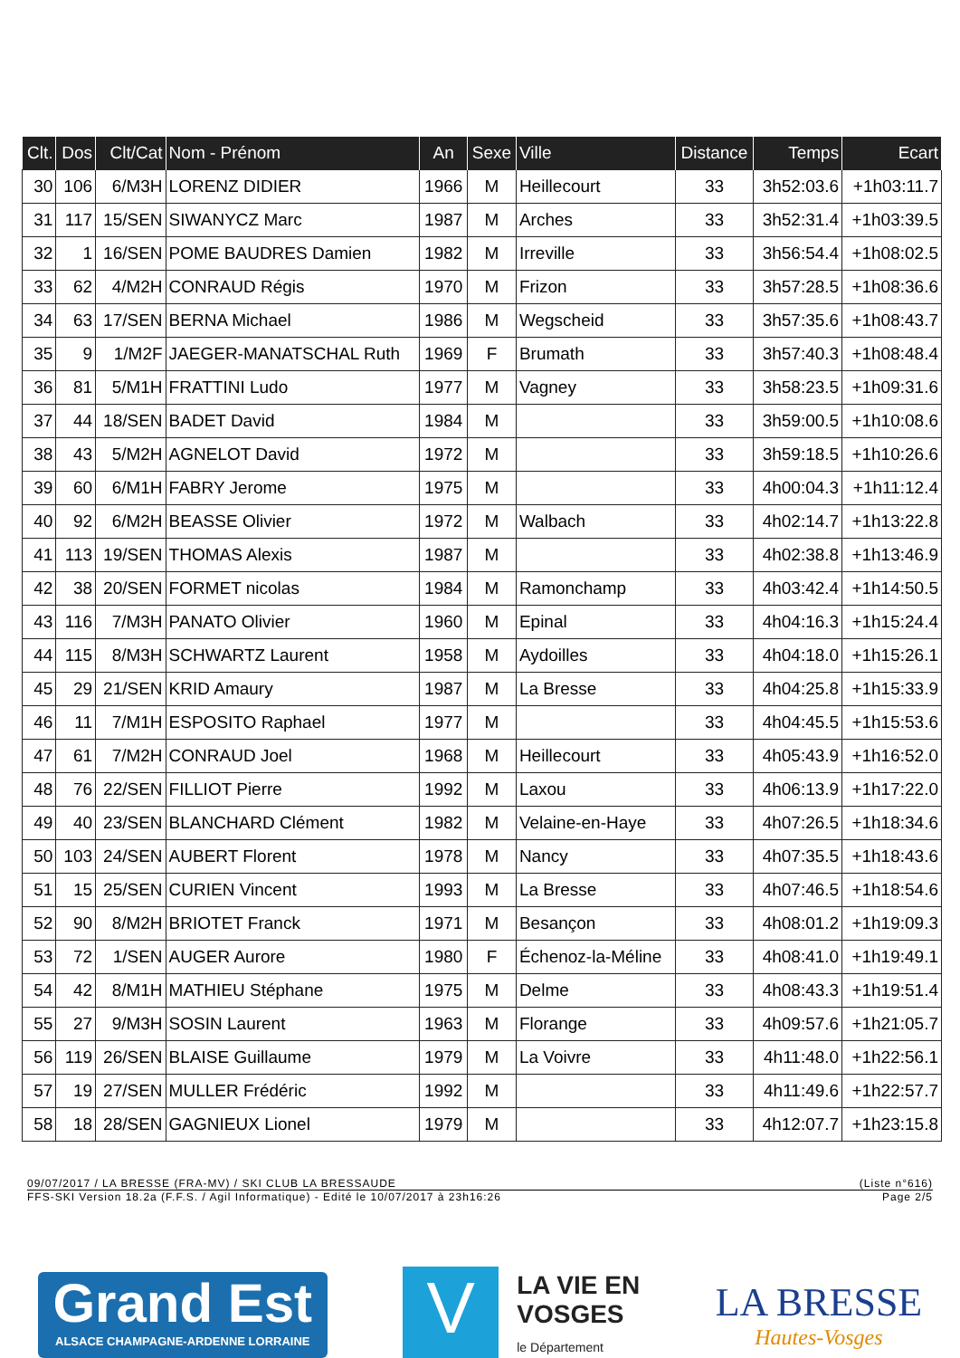| Clt. | Dos | Clt/Cat | Nom - Prénom | An | Sexe | Ville | Distance | Temps | Ecart |
| --- | --- | --- | --- | --- | --- | --- | --- | --- | --- |
| 30 | 106 | 6/M3H | LORENZ DIDIER | 1966 | M | Heillecourt | 33 | 3h52:03.6 | +1h03:11.7 |
| 31 | 117 | 15/SEN | SIWANYCZ Marc | 1987 | M | Arches | 33 | 3h52:31.4 | +1h03:39.5 |
| 32 | 1 | 16/SEN | POME BAUDRES Damien | 1982 | M | Irreville | 33 | 3h56:54.4 | +1h08:02.5 |
| 33 | 62 | 4/M2H | CONRAUD Régis | 1970 | M | Frizon | 33 | 3h57:28.5 | +1h08:36.6 |
| 34 | 63 | 17/SEN | BERNA Michael | 1986 | M | Wegscheid | 33 | 3h57:35.6 | +1h08:43.7 |
| 35 | 9 | 1/M2F | JAEGER-MANATSCHAL Ruth | 1969 | F | Brumath | 33 | 3h57:40.3 | +1h08:48.4 |
| 36 | 81 | 5/M1H | FRATTINI Ludo | 1977 | M | Vagney | 33 | 3h58:23.5 | +1h09:31.6 |
| 37 | 44 | 18/SEN | BADET David | 1984 | M | | 33 | 3h59:00.5 | +1h10:08.6 |
| 38 | 43 | 5/M2H | AGNELOT David | 1972 | M | | 33 | 3h59:18.5 | +1h10:26.6 |
| 39 | 60 | 6/M1H | FABRY Jerome | 1975 | M | | 33 | 4h00:04.3 | +1h11:12.4 |
| 40 | 92 | 6/M2H | BEASSE Olivier | 1972 | M | Walbach | 33 | 4h02:14.7 | +1h13:22.8 |
| 41 | 113 | 19/SEN | THOMAS Alexis | 1987 | M | | 33 | 4h02:38.8 | +1h13:46.9 |
| 42 | 38 | 20/SEN | FORMET nicolas | 1984 | M | Ramonchamp | 33 | 4h03:42.4 | +1h14:50.5 |
| 43 | 116 | 7/M3H | PANATO Olivier | 1960 | M | Epinal | 33 | 4h04:16.3 | +1h15:24.4 |
| 44 | 115 | 8/M3H | SCHWARTZ Laurent | 1958 | M | Aydoilles | 33 | 4h04:18.0 | +1h15:26.1 |
| 45 | 29 | 21/SEN | KRID Amaury | 1987 | M | La Bresse | 33 | 4h04:25.8 | +1h15:33.9 |
| 46 | 11 | 7/M1H | ESPOSITO Raphael | 1977 | M | | 33 | 4h04:45.5 | +1h15:53.6 |
| 47 | 61 | 7/M2H | CONRAUD Joel | 1968 | M | Heillecourt | 33 | 4h05:43.9 | +1h16:52.0 |
| 48 | 76 | 22/SEN | FILLIOT Pierre | 1992 | M | Laxou | 33 | 4h06:13.9 | +1h17:22.0 |
| 49 | 40 | 23/SEN | BLANCHARD Clément | 1982 | M | Velaine-en-Haye | 33 | 4h07:26.5 | +1h18:34.6 |
| 50 | 103 | 24/SEN | AUBERT Florent | 1978 | M | Nancy | 33 | 4h07:35.5 | +1h18:43.6 |
| 51 | 15 | 25/SEN | CURIEN Vincent | 1993 | M | La Bresse | 33 | 4h07:46.5 | +1h18:54.6 |
| 52 | 90 | 8/M2H | BRIOTET Franck | 1971 | M | Besançon | 33 | 4h08:01.2 | +1h19:09.3 |
| 53 | 72 | 1/SEN | AUGER Aurore | 1980 | F | Échenoz-la-Méline | 33 | 4h08:41.0 | +1h19:49.1 |
| 54 | 42 | 8/M1H | MATHIEU Stéphane | 1975 | M | Delme | 33 | 4h08:43.3 | +1h19:51.4 |
| 55 | 27 | 9/M3H | SOSIN Laurent | 1963 | M | Florange | 33 | 4h09:57.6 | +1h21:05.7 |
| 56 | 119 | 26/SEN | BLAISE Guillaume | 1979 | M | La Voivre | 33 | 4h11:48.0 | +1h22:56.1 |
| 57 | 19 | 27/SEN | MULLER Frédéric | 1992 | M | | 33 | 4h11:49.6 | +1h22:57.7 |
| 58 | 18 | 28/SEN | GAGNIEUX Lionel | 1979 | M | | 33 | 4h12:07.7 | +1h23:15.8 |
09/07/2017 / LA BRESSE (FRA-MV) / SKI CLUB LA BRESSAUDE (Liste n°616)
FFS-SKI Version 18.2a (F.F.S. / Agil Informatique) - Edité le 10/07/2017 à 23h16:26 Page 2/5
Grand Est
ALSACE CHAMPAGNE-ARDENNE LORRAINE
V
LA VIE EN
VOSGES
le Département
LA BRESSE
Hautes-Vosges